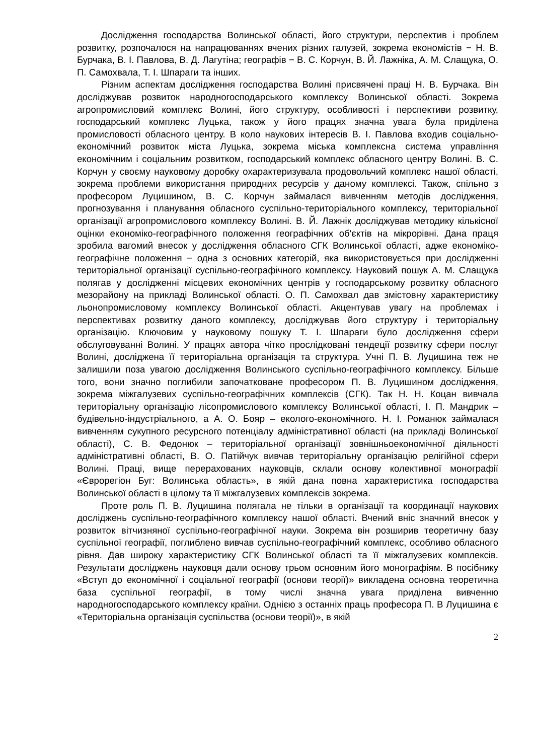Дослідження господарства Волинської області, його структури, перспектив і проблем розвитку, розпочалося на напрацюваннях вчених різних галузей, зокрема економістів − Н. В. Бурчака, В. І. Павлова, В. Д. Лагутіна; географів − В. С. Корчун, В. Й. Лажніка, А. М. Слащука, О. П. Самохвала, Т. І. Шпараги та інших.
Різним аспектам дослідження господарства Волині присвячені праці Н. В. Бурчака. Він досліджував розвиток народногосподарського комплексу Волинської області. Зокрема агропромисловий комплекс Волині, його структуру, особливості і перспективи розвитку, господарський комплекс Луцька, також у його працях значна увага була приділена промисловості обласного центру. В коло наукових інтересів В. І. Павлова входив соціально-економічний розвиток міста Луцька, зокрема міська комплексна система управління економічним і соціальним розвитком, господарський комплекс обласного центру Волині. В. С. Корчун у своєму науковому доробку охарактеризувала продовольчий комплекс нашої області, зокрема проблеми використання природних ресурсів у даному комплексі. Також, спільно з професором Луцишином, В. С. Корчун займалася вивченням методів дослідження, прогнозування і планування обласного суспільно-територіального комплексу, територіальної організації агропромислового комплексу Волині. В. Й. Лажнік досліджував методику кількісної оцінки економіко-географічного положення географічних об'єктів на мікрорівні. Дана праця зробила вагомий внесок у дослідження обласного СГК Волинської області, адже економіко-географічне положення − одна з основних категорій, яка використовується при дослідженні територіальної організації суспільно-географічного комплексу. Науковий пошук А. М. Слащука полягав у дослідженні місцевих економічних центрів у господарському розвитку обласного мезорайону на прикладі Волинської області. О. П. Самохвал дав змістовну характеристику льонопромисловому комплексу Волинської області. Акцентував увагу на проблемах і перспективах розвитку даного комплексу, досліджував його структуру і територіальну організацію. Ключовим у науковому пошуку Т. І. Шпараги було дослідження сфери обслуговуванні Волині. У працях автора чітко прослідковані тендеції розвитку сфери послуг Волині, досліджена її територіальна організація та структура. Учні П. В. Луцишина теж не залишили поза увагою дослідження Волинського суспільно-географічного комплексу. Більше того, вони значно поглибили започатковане професором П. В. Луцишином дослідження, зокрема міжгалузевих суспільно-географічних комплексів (СГК). Так Н. Н. Коцан вивчала територіальну організацію лісопромислового комплексу Волинської області, І. П. Мандрик – будівельно-індустріального, а А. О. Бояр – еколого-економічного. Н. І. Романюк займалася вивченням сукупного ресурсного потенціалу адміністративної області (на прикладі Волинської області), С. В. Федонюк – територіальної організації зовнішньоекономічної діяльності адміністративні області, В. О. Патійчук вивчав територіальну організацію релігійної сфери Волині. Праці, вище перерахованих науковців, склали основу колективної монографії «Єврорегіон Буг: Волинська область», в якій дана повна характеристика господарства Волинської області в цілому та її міжгалузевих комплексів зокрема.
Проте роль П. В. Луцишина полягала не тільки в організації та координації наукових досліджень суспільно-географічного комплексу нашої області. Вчений вніс значний внесок у розвиток вітчизняної суспільно-географічної науки. Зокрема він розширив теоретичну базу суспільної географії, поглиблено вивчав суспільно-географічний комплекс, особливо обласного рівня. Дав широку характеристику СГК Волинської області та її міжгалузевих комплексів. Результати досліджень науковця дали основу трьом основним його монографіям. В посібнику «Вступ до економічної і соціальної географії (основи теорії)» викладена основна теоретична база суспільної географії, в тому числі значна увага приділена вивченню народногосподарського комплексу країни. Однією з останніх праць професора П. В Луцишина є «Територіальна організація суспільства (основи теорії)», в якій
2